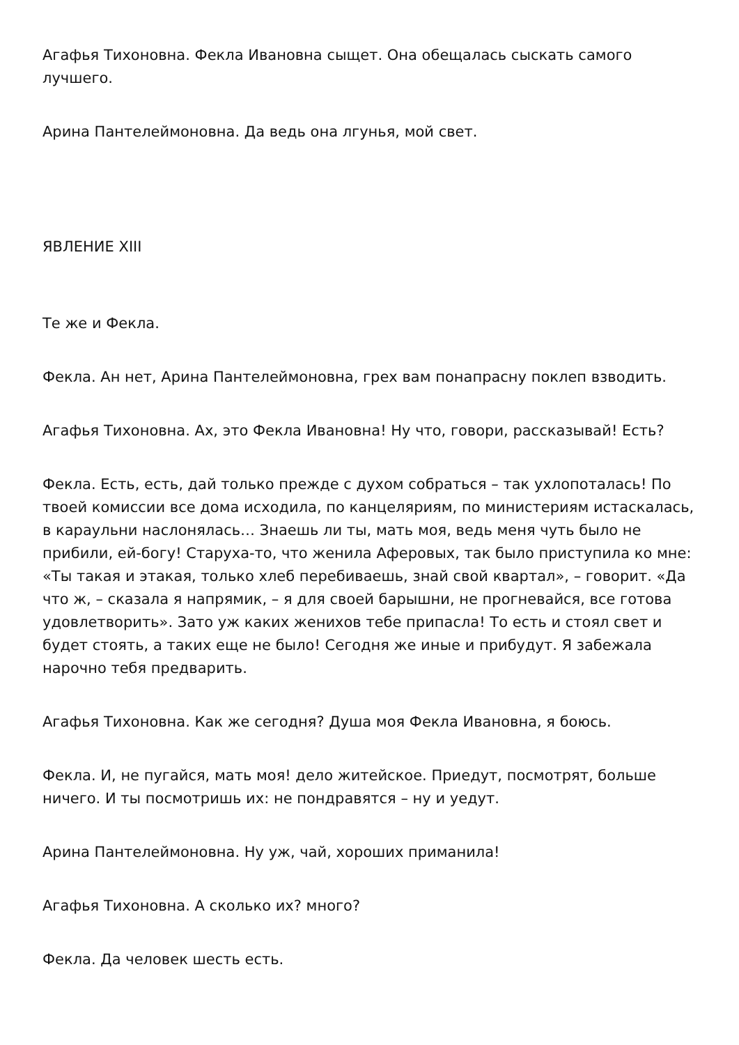Агафья Тихоновна. Фекла Ивановна сыщет. Она обещалась сыскать самого лучшего.
Арина Пантелеймоновна. Да ведь она лгунья, мой свет.
ЯВЛЕНИЕ XIII
Те же и Фекла.
Фекла. Ан нет, Арина Пантелеймоновна, грех вам понапрасну поклеп взводить.
Агафья Тихоновна. Ах, это Фекла Ивановна! Ну что, говори, рассказывай! Есть?
Фекла. Есть, есть, дай только прежде с духом собраться – так ухлопоталась! По твоей комиссии все дома исходила, по канцеляриям, по министериям истаскалась, в караульни наслонялась… Знаешь ли ты, мать моя, ведь меня чуть было не прибили, ей-богу! Старуха-то, что женила Аферовых, так было приступила ко мне: «Ты такая и этакая, только хлеб перебиваешь, знай свой квартал», – говорит. «Да что ж, – сказала я напрямик, – я для своей барышни, не прогневайся, все готова удовлетворить». Зато уж каких женихов тебе припасла! То есть и стоял свет и будет стоять, а таких еще не было! Сегодня же иные и прибудут. Я забежала нарочно тебя предварить.
Агафья Тихоновна. Как же сегодня? Душа моя Фекла Ивановна, я боюсь.
Фекла. И, не пугайся, мать моя! дело житейское. Приедут, посмотрят, больше ничего. И ты посмотришь их: не пондравятся – ну и уедут.
Арина Пантелеймоновна. Ну уж, чай, хороших приманила!
Агафья Тихоновна. А сколько их? много?
Фекла. Да человек шесть есть.